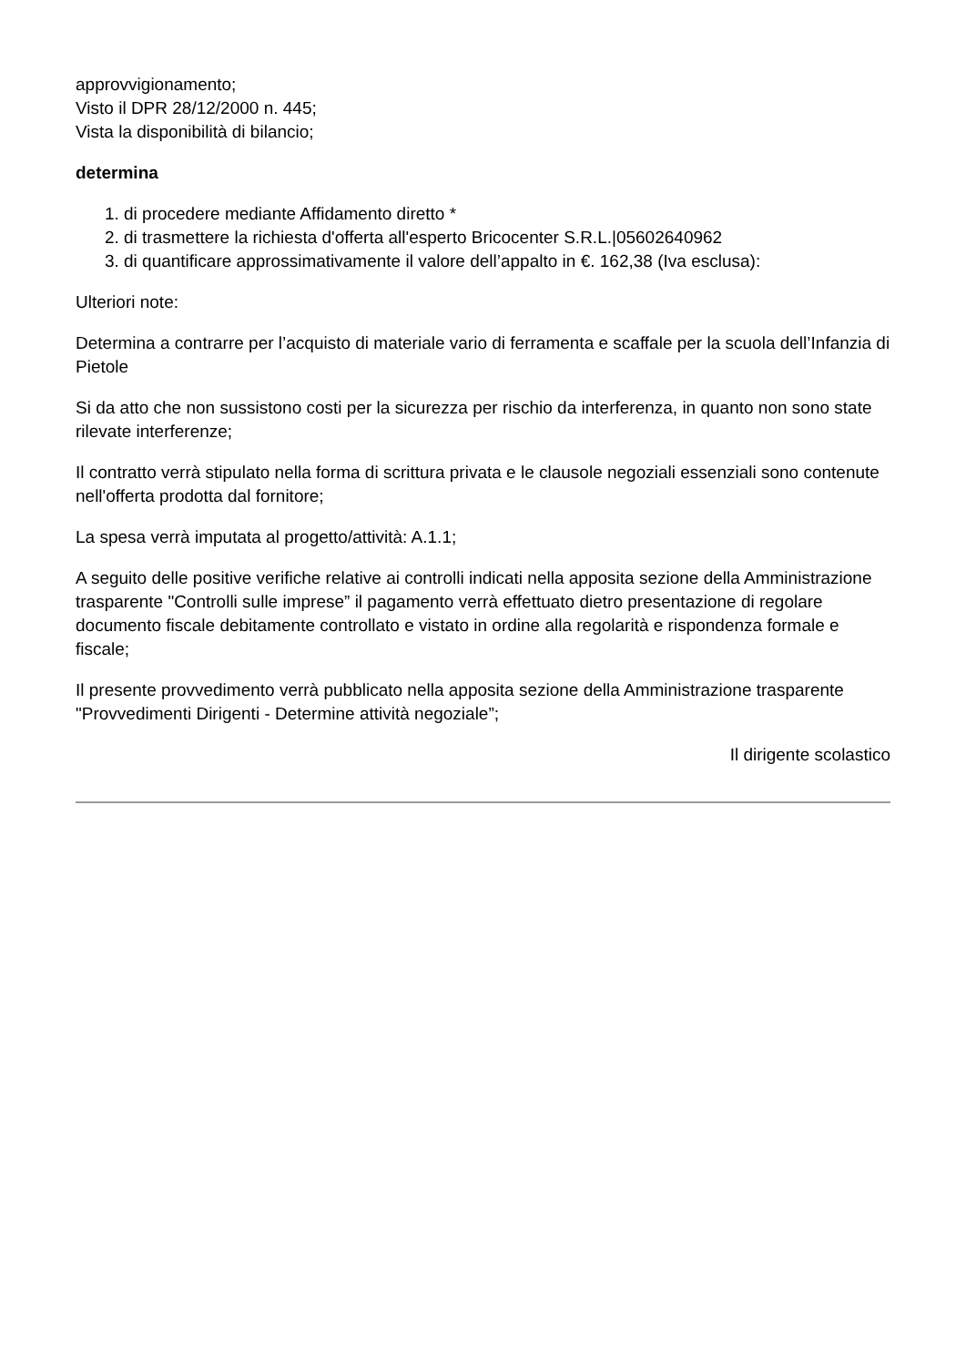approvvigionamento;
Visto il DPR 28/12/2000 n. 445;
Vista la disponibilità di bilancio;
determina
1. di procedere mediante Affidamento diretto *
2. di trasmettere la richiesta d'offerta all'esperto Bricocenter S.R.L.|05602640962
3. di quantificare approssimativamente il valore dell’appalto in €. 162,38 (Iva esclusa):
Ulteriori note:
Determina a contrarre per l’acquisto di materiale vario di ferramenta e scaffale per la scuola dell’Infanzia di Pietole
Si da atto che non sussistono costi per la sicurezza per rischio da interferenza, in quanto non sono state rilevate interferenze;
Il contratto verrà stipulato nella forma di scrittura privata e le clausole negoziali essenziali sono contenute nell'offerta prodotta dal fornitore;
La spesa verrà imputata al progetto/attività: A.1.1;
A seguito delle positive verifiche relative ai controlli indicati nella apposita sezione della Amministrazione trasparente "Controlli sulle imprese” il pagamento verrà effettuato dietro presentazione di regolare documento fiscale debitamente controllato e vistato in ordine alla regolarità e rispondenza formale e fiscale;
Il presente provvedimento verrà pubblicato nella apposita sezione della Amministrazione trasparente "Provvedimenti Dirigenti - Determine attività negoziale”;
Il dirigente scolastico